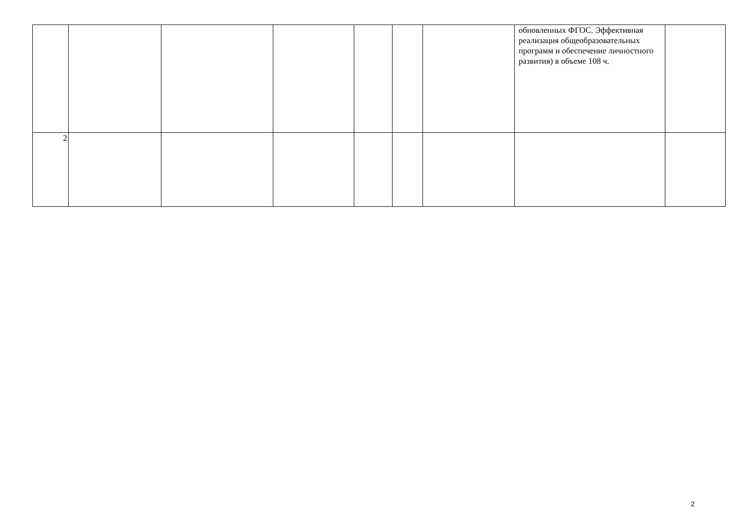| | | | | | | | обновленных ФГОС. Эффективная реализация общеобразовательных программ и обеспечение личностного развития) в объеме 108 ч. | |
| 2 | | | | | | | | |
2